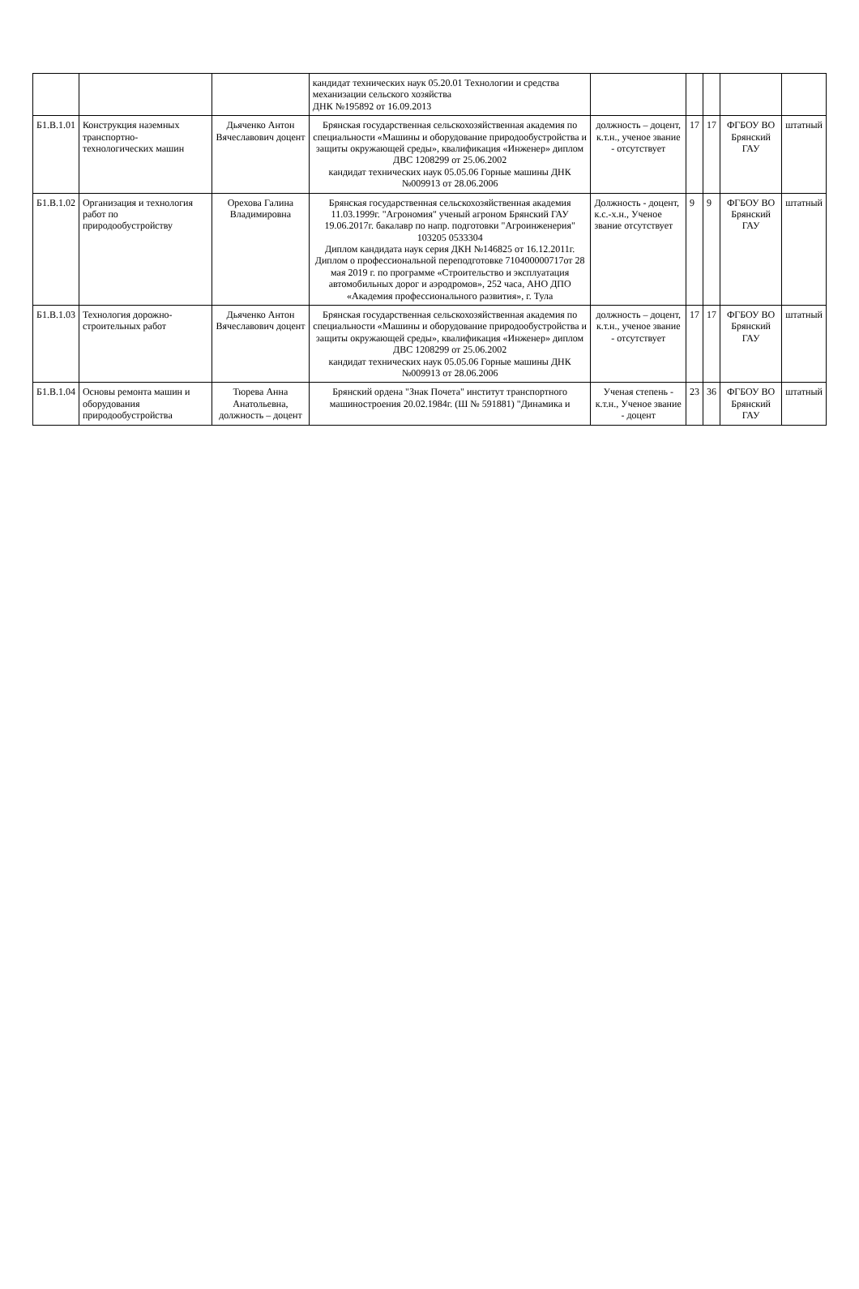| | | | кандидат технических наук 05.20.01 Технологии и средства механизации сельского хозяйства ДНК №195892 от 16.09.2013 | | | | | |
| Б1.В.1.01 | Конструкция наземных транспортно-технологических машин | Дьяченко Антон Вячеславович доцент | Брянская государственная сельскохозяйственная академия по специальности «Машины и оборудование природообустройства и защиты окружающей среды», квалификация «Инженер» диплом ДВС 1208299 от 25.06.2002 кандидат технических наук 05.05.06 Горные машины ДНК №009913 от 28.06.2006 | должность – доцент, к.т.н., ученое звание - отсутствует | 17 | 17 | ФГБОУ ВО Брянский ГАУ | штатный |
| Б1.В.1.02 | Организация и технология работ по природообустройству | Орехова Галина Владимировна | Брянская государственная сельскохозяйственная академия 11.03.1999г. "Агрономия" ученый агроном Брянский ГАУ 19.06.2017г. бакалавр по напр. подготовки "Агроинженерия" 103205 0533304 Диплом кандидата наук серия ДКН №146825 от 16.12.2011г. Диплом о профессиональной переподготовке 710400000717от 28 мая 2019 г. по программе «Строительство и эксплуатация автомобильных дорог и аэродромов», 252 часа, АНО ДПО «Академия профессионального развития», г. Тула | Должность - доцент, к.с.-х.н., Ученое звание отсутствует | 9 | 9 | ФГБОУ ВО Брянский ГАУ | штатный |
| Б1.В.1.03 | Технология дорожно-строительных работ | Дьяченко Антон Вячеславович доцент | Брянская государственная сельскохозяйственная академия по специальности «Машины и оборудование природообустройства и защиты окружающей среды», квалификация «Инженер» диплом ДВС 1208299 от 25.06.2002 кандидат технических наук 05.05.06 Горные машины ДНК №009913 от 28.06.2006 | должность – доцент, к.т.н., ученое звание - отсутствует | 17 | 17 | ФГБОУ ВО Брянский ГАУ | штатный |
| Б1.В.1.04 | Основы ремонта машин и оборудования природообустройства | Тюрева Анна Анатольевна, должность – доцент | Брянский ордена "Знак Почета" институт транспортного машиностроения 20.02.1984г. (Ш № 591881) "Динамика и | Ученая степень - к.т.н., Ученое звание - доцент | 23 | 36 | ФГБОУ ВО Брянский ГАУ | штатный |